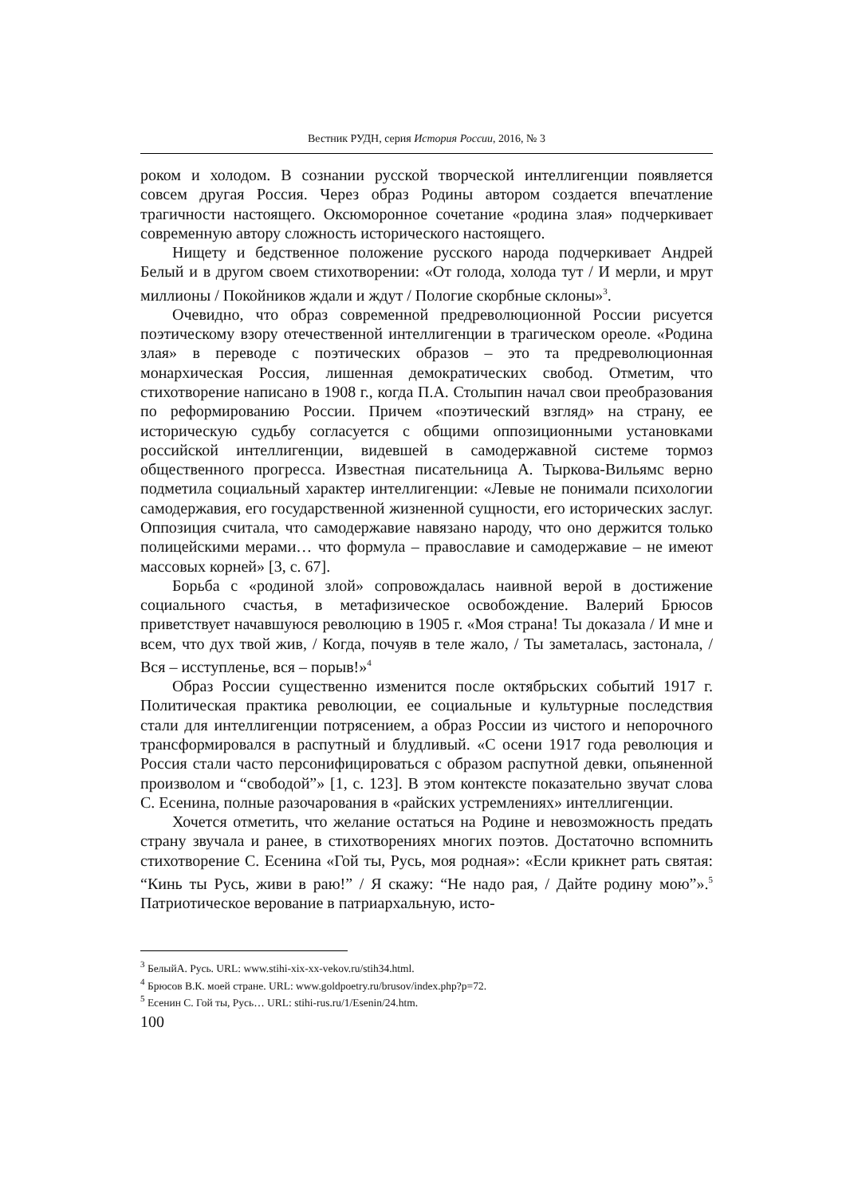Вестник РУДН, серия История России, 2016, № 3
роком и холодом. В сознании русской творческой интеллигенции появляется совсем другая Россия. Через образ Родины автором создается впечатление трагичности настоящего. Оксюморонное сочетание «родина злая» подчеркивает современную автору сложность исторического настоящего.
Нищету и бедственное положение русского народа подчеркивает Андрей Белый и в другом своем стихотворении: «От голода, холода тут / И мерли, и мрут миллионы / Покойников ждали и ждут / Пологие скорбные склоны»<sup>3</sup>.
Очевидно, что образ современной предреволюционной России рисуется поэтическому взору отечественной интеллигенции в трагическом ореоле. «Родина злая» в переводе с поэтических образов – это та предреволюционная монархическая Россия, лишенная демократических свобод. Отметим, что стихотворение написано в 1908 г., когда П.А. Столыпин начал свои преобразования по реформированию России. Причем «поэтический взгляд» на страну, ее историческую судьбу согласуется с общими оппозиционными установками российской интеллигенции, видевшей в самодержавной системе тормоз общественного прогресса. Известная писательница А. Тыркова-Вильямс верно подметила социальный характер интеллигенции: «Левые не понимали психологии самодержавия, его государственной жизненной сущности, его исторических заслуг. Оппозиция считала, что самодержавие навязано народу, что оно держится только полицейскими мерами… что формула – православие и самодержавие – не имеют массовых корней» [3, с. 67].
Борьба с «родиной злой» сопровождалась наивной верой в достижение социального счастья, в метафизическое освобождение. Валерий Брюсов приветствует начавшуюся революцию в 1905 г. «Моя страна! Ты доказала / И мне и всем, что дух твой жив, / Когда, почуяв в теле жало, / Ты заметалась, застонала, / Вся – исступленье, вся – порыв!»<sup>4</sup>
Образ России существенно изменится после октябрьских событий 1917 г. Политическая практика революции, ее социальные и культурные последствия стали для интеллигенции потрясением, а образ России из чистого и непорочного трансформировался в распутный и блудливый. «С осени 1917 года революция и Россия стали часто персонифицироваться с образом распутной девки, опьяненной произволом и “свободой”» [1, с. 123]. В этом контексте показательно звучат слова С. Есенина, полные разочарования в «райских устремлениях» интеллигенции.
Хочется отметить, что желание остаться на Родине и невозможность предать страну звучала и ранее, в стихотворениях многих поэтов. Достаточно вспомнить стихотворение С. Есенина «Гой ты, Русь, моя родная»: «Если крикнет рать святая: “Кинь ты Русь, живи в раю!” / Я скажу: “Не надо рая, / Дайте родину мою”».<sup>5</sup> Патриотическое верование в патриархальную, исто-
<sup>3</sup> БелыйА. Русь. URL: www.stihi-xix-xx-vekov.ru/stih34.html.
<sup>4</sup> Брюсов В.К. моей стране. URL: www.goldpoetry.ru/brusov/index.php?p=72.
<sup>5</sup> Есенин С. Гой ты, Русь… URL: stihi-rus.ru/1/Esenin/24.htm.
100